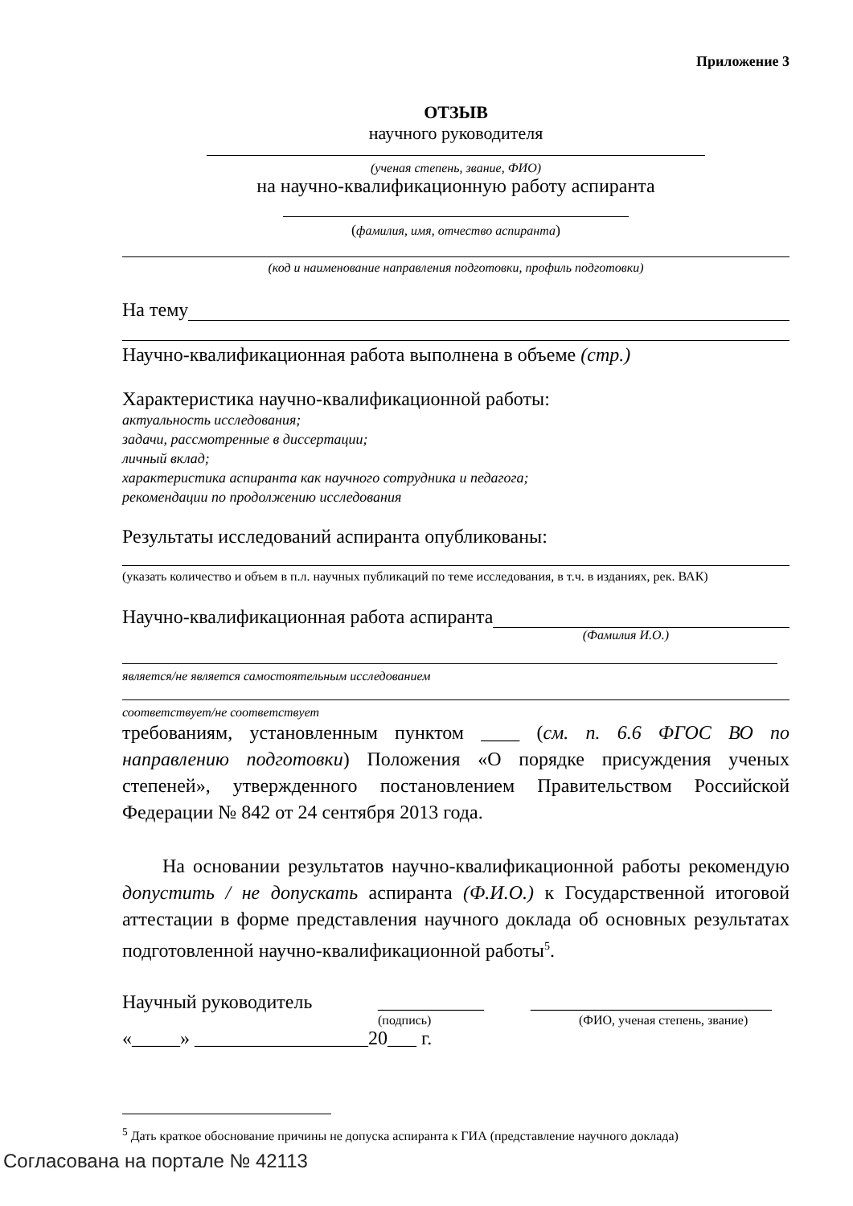Приложение 3
ОТЗЫВ
научного руководителя
(ученая степень, звание, ФИО)
на научно-квалификационную работу аспиранта
(фамилия, имя, отчество аспиранта)
(код и наименование направления подготовки, профиль подготовки)
На тему
Научно-квалификационная работа выполнена в объеме (стр.)
Характеристика научно-квалификационной работы:
актуальность исследования;
задачи, рассмотренные в диссертации;
личный вклад;
характеристика аспиранта как научного сотрудника и педагога;
рекомендации по продолжению исследования
Результаты исследований аспиранта опубликованы:
(указать количество и объем в п.л. научных публикаций по теме исследования, в т.ч. в изданиях, рек. ВАК)
Научно-квалификационная работа аспиранта
(Фамилия И.О.)
является/не является самостоятельным исследованием
соответствует/не соответствует
требованиям, установленным пунктом ____ (см. п. 6.6 ФГОС ВО по направлению подготовки) Положения «О порядке присуждения ученых степеней», утвержденного постановлением Правительством Российской Федерации № 842 от 24 сентября 2013 года.
На основании результатов научно-квалификационной работы рекомендую допустить / не допускать аспиранта (Ф.И.О.) к Государственной итоговой аттестации в форме представления научного доклада об основных результатах подготовленной научно-квалификационной работы<sup>5</sup>.
Научный руководитель ___________ _________________________
(подпись) (ФИО, ученая степень, звание)
«_____» __________________20___ г.
<sup>5</sup> Дать краткое обоснование причины не допуска аспиранта к ГИА (представление научного доклада)
Согласована на портале № 42113